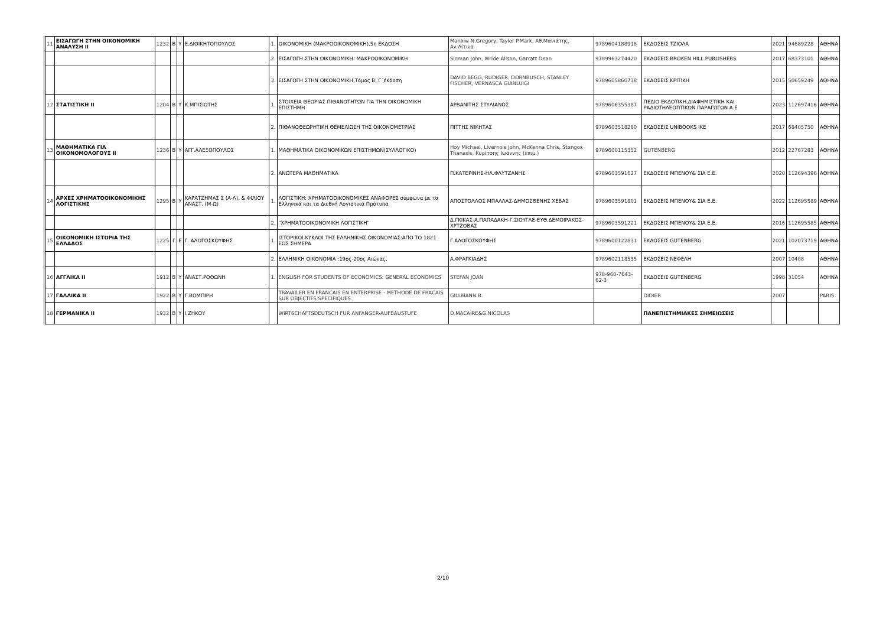| 11 | ΕΙΣΑΓΩΓΗ ΣΤΗΝ ΟΙΚΟΝΟΜΙΚΗ ΑΝΑΛΥΣΗ ΙΙ | 1232 | Β | Υ | Ε.ΔΙΟΙΚΗΤΟΠΟΥΛΟΣ | 1. | ΟΙΚΟΝΟΜΙΚΗ (ΜΑΚΡΟΟΙΚΟΝΟΜΙΚΗ),5η ΕΚΔΟΣΗ | Mankiw N.Gregory, Taylor P.Mark, Αθ.Μανιάτης, Αν.Λίτινα | 9789604188918 | ΕΚΔΟΣΕΙΣ ΤΖΙΟΛΑ | 2021 | 94689228 | ΑΘΗΝΑ |
| | | | | | | 2. | ΕΙΣΑΓΩΓΗ ΣΤΗΝ ΟΙΚΟΝΟΜΙΚΗ: ΜΑΚΡΟΟΙΚΟΝΟΜΙΚΗ | Sloman John, Wride Alison, Garratt Dean | 9789963274420 | ΕΚΔΟΣΕΙΣ BROKEN HILL PUBLISHERS | 2017 | 68373101 | ΑΘΗΝΑ |
| | | | | | | 3. | ΕΙΣΑΓΩΓΗ ΣΤΗΝ ΟΙΚΟΝΟΜΙΚΗ,Τόμος Β, Γ΄έκδοση | DAVID BEGG, RUDIGER, DORNBUSCH, STANLEY FISCHER, VERNASCA GIANLUIGI | 9789605860738 | ΕΚΔΟΣΕΙΣ ΚΡΙΤΙΚΗ | 2015 | 50659249 | ΑΘΗΝΑ |
| 12 | ΣΤΑΤΙΣΤΙΚΗ ΙΙ | 1204 | Β | Υ | Κ.ΜΠΙΣΙΩΤΗΣ | 1. | ΣΤΟΙΧΕΙΑ ΘΕΩΡΙΑΣ ΠΙΘΑΝΟΤΗΤΩΝ ΓΙΑ ΤΗΝ ΟΙΚΟΝΟΜΙΚΗ ΕΠΙΣΤΗΜΗ | ΑΡΒΑΝΙΤΗΣ ΣΤΥΛΙΑΝΟΣ | 9789606355387 | ΠΕΔΙΟ ΕΚΔΟΤΙΚΗ,ΔΙΑΦΗΜΙΣΤΙΚΗ ΚΑΙ ΡΑΔΙΟΤΗΛΕΟΠΤΙΚΩΝ ΠΑΡΑΓΩΓΩΝ Α.Ε | 2023 | 112697416 | ΑΘΗΝΑ |
| | | | | | | 2. | ΠΙΘΑΝΟΘΕΩΡΗΤΙΚΗ ΘΕΜΕΛΙΩΣΗ ΤΗΣ ΟΙΚΟΝΟΜΕΤΡΙΑΣ | ΠΙΤΤΗΣ ΝΙΚΗΤΑΣ | 9789603518280 | ΕΚΔΟΣΕΙΣ UNIBOOKS IKE | 2017 | 68405750 | ΑΘΗΝΑ |
| 13 | ΜΑΘΗΜΑΤΙΚΑ ΓΙΑ ΟΙΚΟΝΟΜΟΛΟΓΟΥΣ ΙΙ | 1236 | Β | Υ | ΑΓΓ.ΑΛΕΞΟΠΟΥΛΟΣ | 1. | ΜΑΘΗΜΑΤΙΚΑ ΟΙΚΟΝΟΜΙΚΩΝ ΕΠΙΣΤΗΜΩΝ(ΣΥΛΛΟΓΙΚΟ) | Hoy Michael, Livernois John, McKenna Chris, Stengos Thanasis, Κυρίτσης Ιωάννης (επιμ.) | 9789600115352 | GUTENBERG | 2012 | 22767283 | ΑΘΗΝΑ |
| | | | | | | 2. | ΑΝΩΤΕΡΑ ΜΑΘΗΜΑΤΙΚΑ | Π.ΚΑΤΕΡΙΝΗΣ-ΗΛ.ΦΛΥΤΖΑΝΗΣ | 9789603591627 | ΕΚΔΟΣΕΙΣ ΜΠΕΝΟΥ& ΣΙΑ Ε.Ε. | 2020 | 112694396 | ΑΘΗΝΑ |
| 14 | ΑΡΧΕΣ ΧΡΗΜΑΤΟΟΙΚΟΝΟΜΙΚΗΣ ΛΟΓΙΣΤΙΚΗΣ | 1295 | Β | Υ | ΚΑΡΑΤΖΗΜΑΣ Σ (Α-Λ). & ΦΙΛΙΟΥ ΑΝΑΣΤ. (Μ-Ω) | 1. | ΛΟΓΙΣΤΙΚΗ: ΧΡΗΜΑΤΟΟΙΚΟΝΟΜΙΚΕΣ ΑΝΑΦΟΡΕΣ σύμφωνα με τα Ελληνικά και τα Διεθνή Λογιστικά Πρότυπα | ΑΠΟΣΤΟΛΛΟΣ ΜΠΑΛΛΑΣ-ΔΗΜΟΣΘΕΝΗΣ ΧΕΒΑΣ | 9789603591801 | ΕΚΔΟΣΕΙΣ ΜΠΕΝΟΥ& ΣΙΑ Ε.Ε. | 2022 | 112695589 | ΑΘΗΝΑ |
| | | | | | | 2. | "ΧΡΗΜΑΤΟΟΙΚΟΝΟΜΙΚΗ ΛΟΓΙΣΤΙΚΗ" | Δ.ΓΚΙΚΑΣ-Α.ΠΑΠΑΔΑΚΗ-Γ.ΣΙΟΥΓΛΕ-ΕΥΘ.ΔΕΜΟΙΡΑΚΟΣ-ΧΡΤΖΟΒΑΣ | 9789603591221 | ΕΚΔΟΣΕΙΣ ΜΠΕΝΟΥ& ΣΙΑ Ε.Ε. | 2016 | 112695585 | ΑΘΗΝΑ |
| 15 | ΟΙΚΟΝΟΜΙΚΗ ΙΣΤΟΡΙΑ ΤΗΣ ΕΛΛΑΔΟΣ | 1225 | Γ | Ε | Γ. ΑΛΟΓΟΣΚΟΥΦΗΣ | 1. | ΙΣΤΟΡΙΚΟΙ ΚΥΚΛΟΙ ΤΗΣ ΕΛΛΗΝΙΚΗΣ ΟΙΚΟΝΟΜΙΑΣ:ΑΠΟ ΤΟ 1821 ΕΩΣ ΣΗΜΕΡΑ | Γ.ΑΛΟΓΟΣΚΟΥΦΗΣ | 9789600122831 | ΕΚΔΟΣΕΙΣ GUTENBERG | 2021 | 102073719 | ΑΘΗΝΑ |
| | | | | | | 2. | ΕΛΛΗΝΙΚΗ ΟΙΚΟΝΟΜΙΑ :19ος-20ος Αιώνας, | Α.ΦΡΑΓΚΙΑΔΗΣ | 9789602118535 | ΕΚΔΟΣΕΙΣ ΝΕΦΕΛΗ | 2007 | 10408 | ΑΘΗΝΑ |
| 16 | ΑΓΓΛΙΚΑ ΙΙ | 1912 | Β | Υ | ΑΝΑΣΤ.ΡΟΘΩΝΗ | 1. | ENGLISH FOR STUDENTS OF ECONOMICS: GENERAL ECONOMICS | STEFAN JOAN | 978-960-7643-62-3 | ΕΚΔΟΣΕΙΣ GUTENBERG | 1998 | 31054 | ΑΘΗΝΑ |
| 17 | ΓΑΛΛΙΚΑ ΙΙ | 1922 | Β | Υ | Γ.ΒΟΜΠΙΡΗ | | TRAVAILER EN FRANCAIS EN ENTERPRISE - METHODE DE FRACAIS SUR OBJECTIFS SPECIFIQUES | GILLMANN B. | | DIDIER | 2007 | | PARIS |
| 18 | ΓΕΡΜΑΝΙΚΑ ΙΙ | 1932 | Β | Υ | Ι.ΖΗΚΟΥ | | WIRTSCHAFTSDEUTSCH FUR ANFANGER-AUFBAUSTUFE | D.MACAIRE&G.NICOLAS | | ΠΑΝΕΠΙΣΤΗΜΙΑΚΕΣ ΣΗΜΕΙΩΣΕΙΣ | | | |
2/10